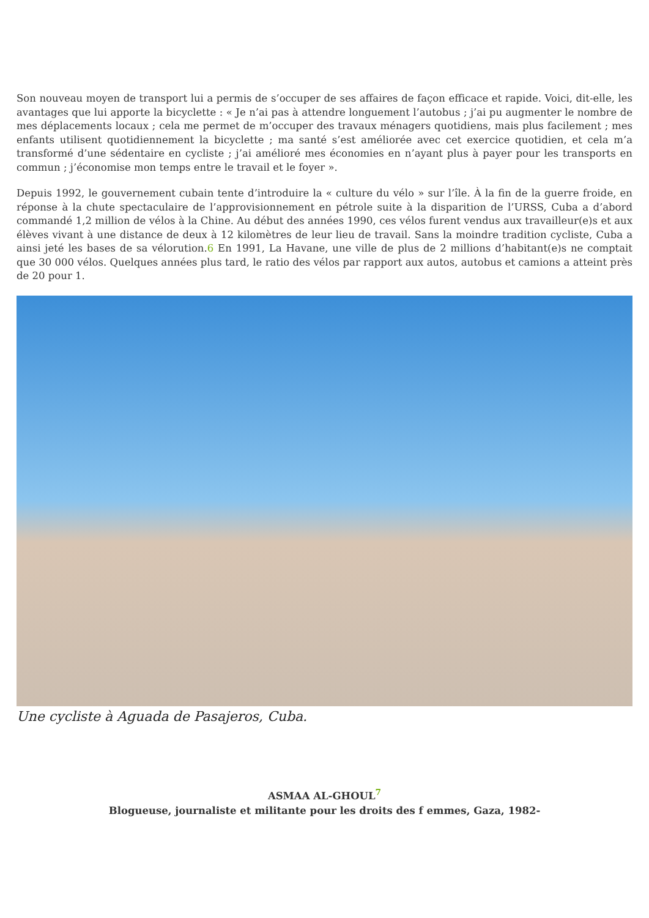Son nouveau moyen de transport lui a permis de s’occuper de ses affaires de façon efficace et rapide. Voici, dit-elle, les avantages que lui apporte la bicyclette : « Je n’ai pas à attendre longuement l’autobus ; j’ai pu augmenter le nombre de mes déplacements locaux ; cela me permet de m’occuper des travaux ménagers quotidiens, mais plus facilement ; mes enfants utilisent quotidiennement la bicyclette ; ma santé s’est améliorée avec cet exercice quotidien, et cela m’a transformé d’une sédentaire en cycliste ; j’ai amélioré mes économies en n’ayant plus à payer pour les transports en commun ; j’économise mon temps entre le travail et le foyer ».
Depuis 1992, le gouvernement cubain tente d’introduire la « culture du vélo » sur l’île. À la fin de la guerre froide, en réponse à la chute spectaculaire de l’approvisionnement en pétrole suite à la disparition de l’URSS, Cuba a d’abord commandé 1,2 million de vélos à la Chine. Au début des années 1990, ces vélos furent vendus aux travailleur(e)s et aux élèves vivant à une distance de deux à 12 kilomètres de leur lieu de travail. Sans la moindre tradition cycliste, Cuba a ainsi jeté les bases de sa vélorution.6 En 1991, La Havane, une ville de plus de 2 millions d’habitant(e)s ne comptait que 30 000 vélos. Quelques années plus tard, le ratio des vélos par rapport aux autos, autobus et camions a atteint près de 20 pour 1.
Une cycliste à Aguada de Pasajeros, Cuba.
ASMAA AL-GHOUL<sup>7</sup>
Blogueuse, journaliste et militante pour les droits des f emmes, Gaza, 1982-